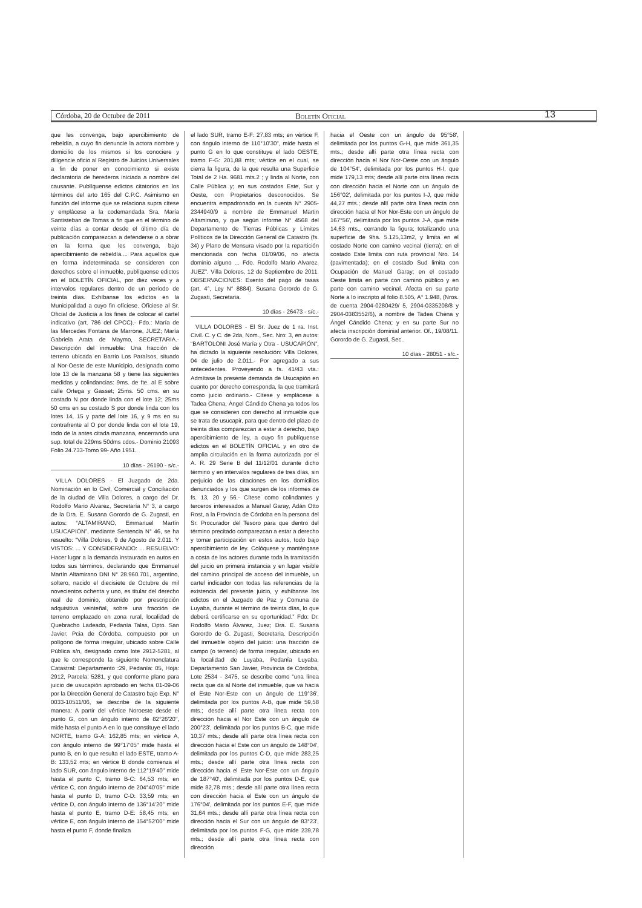Córdoba, 20 de Octubre de 2011 Boletín Oficial 13
que les convenga, bajo apercibimiento de rebeldía, a cuyo fin denuncie la actora nombre y domicilio de los mismos si los conociere y diligencie oficio al Registro de Juicios Universales a fin de poner en conocimiento si existe declaratoria de herederos iniciada a nombre del causante. Publíquense edictos citatorios en los términos del arto 165 del C.P.C. Asimismo en función del informe que se relaciona supra cítese y emplácese a la codemandada Sra. María Santisteban de Tomas a fin que en el término de veinte días a contar desde el último día de publicación comparezcan a defenderse o a obrar en la forma que les convenga, bajo apercibimiento de rebeldía.... Para aquellos que en forma indeterminada se consideren con derechos sobre el inmueble, publíquense edictos en el BOLETÍN OFICIAL, por diez veces y a intervalos regulares dentro de un período de treinta días. Exhíbanse los edictos en la Municipalidad a cuyo fin ofíciese. Ofíciese al Sr. Oficial de Justicia a los fines de colocar el cartel indicativo (art. 786 del CPCC).- Fdo.: María de las Mercedes Fontana de Marrone, JUEZ; María Gabriela Arata de Maymo, SECRETARIA.- Descripción del inmueble: Una fracción de terreno ubicada en Barrio Los Paraísos, situado al Nor-Oeste de este Municipio, designada como lote 13 de la manzana 58 y tiene las siguientes medidas y colindancias: 9ms. de fte. al E sobre calle Ortega y Gasset; 25ms. 50 cms. en su costado N por donde linda con el lote 12; 25ms 50 cms en su costado S por donde linda con los lotes 14, 15 y parte del lote 16, y 9 ms en su contrafrente al O por donde linda con el lote 19, todo de la antes citada manzana, encerrando una sup. total de 229ms 50dms cdos.- Dominio 21093 Folio 24.733-Tomo 99- Año 1951.
10 días - 26190 - s/c.-
VILLA DOLORES - El Juzgado de 2da. Nominación en lo Civil, Comercial y Conciliación de la ciudad de Villa Dolores, a cargo del Dr. Rodolfo Mario Alvarez, Secretaría N° 3, a cargo de la Dra. E. Susana Gorordo de G. Zugasti, en autos: “ALTAMIRANO, Emmanuel Martín USUCAPIÓN”, mediante Sentencia N° 46, se ha resuelto: “Villa Dolores, 9 de Agosto de 2.011. Y VISTOS: ... Y CONSIDERANDO: ... RESUELVO: Hacer lugar a la demanda instaurada en autos en todos sus términos, declarando que Emmanuel Martín Altamirano DNI N° 28.960.701, argentino, soltero, nacido el diecisiete de Octubre de mil novecientos ochenta y uno, es titular del derecho real de dominio, obtenido por prescripción adquisitiva veinteñal, sobre una fracción de terreno emplazado en zona rural, localidad de Quebracho Ladeado, Pedanía Talas, Dpto. San Javier, Pcia de Córdoba, compuesto por un polígono de forma irregular, ubicado sobre Calle Pública s/n, designado como lote 2912-5281, al que le corresponde la siguiente Nomenclatura Catastral: Departamento :29, Pedanía: 05, Hoja: 2912, Parcela: 5281, y que conforme plano para juicio de usucapión aprobado en fecha 01-09-06 por la Dirección General de Catastro bajo Exp. N° 0033-10511/06, se describe de la siguiente manera: A partir del vértice Noroeste desde el punto G, con un ángulo interno de 82°26'20", mide hasta el punto A en lo que constituye el lado NORTE, tramo G-A: 162,85 mts; en vértice A, con ángulo interno de 99°17'05" mide hasta el punto B, en lo que resulta el lado ESTE, tramo A-B: 133,52 mts; en vértice B donde comienza el lado SUR, con ángulo interno de 112°19'40" mide hasta el punto C, tramo B-C: 64,53 mts; en vértice C, con ángulo interno de 204°40'05" mide hasta el punto D, tramo C-D: 33,59 mts; en vértice D, con ángulo interno de 136°14'20" mide hasta el punto E, tramo D-E: 58,45 mts; en vértice E, con ángulo interno de 154°52'00" mide hasta el punto F, donde finaliza
el lado SUR, tramo E-F: 27,83 mts; en vértice F, con ángulo interno de 110°10'30", mide hasta el punto G en lo que constituye el lado OESTE, tramo F-G: 201,88 mts; vértice en el cual, se cierra la figura, de la que resulta una Superficie Total de 2 Ha. 9681 mts.2 ; y linda al Norte, con Calle Pública y; en sus costados Este, Sur y Oeste, con Propietarios desconocidos. Se encuentra empadronado en la cuenta N° 2905-2344940/9 a nombre de Emmanuel Martin Altamirano, y que según informe N° 4568 del Departamento de Tierras Públicas y Límites Políticos de la Dirección General de Catastro (fs. 34) y Plano de Mensura visado por la repartición mencionada con fecha 01/09/06, no afecta dominio alguno ... Fdo. Rodolfo Mario Alvarez. JUEZ”. Villa Dolores, 12 de Septiembre de 2011. OBSERVACIONES: Exento del pago de tasas (art. 4°, Ley N° 8884). Susana Gorordo de G. Zugasti, Secretaria.
10 días - 26473 - s/c.-
VILLA DOLORES - El Sr. Juez de 1 ra. Inst. Civil. C. y C. de 2da, Nom., Sec. Nro: 3, en autos: “BARTOLONI José María y Otra - USUCAPIÓN”, ha dictado la siguiente resolución: Villa Dolores, 04 de julio de 2.011.- Por agregado a sus antecedentes. Proveyendo a fs. 41/43 vta.: Admítase la presente demanda de Usucapión en cuanto por derecho corresponda, la que tramitará como juicio ordinario.- Cítese y emplácese a Tadea Chena, Ángel Cándido Chena ya todos los que se consideren con derecho al inmueble que se trata de usucapir, para que dentro del plazo de treinta días comparezcan a estar a derecho, bajo apercibimiento de ley, a cuyo fin publíquense edictos en el BOLETÍN OFICIAL y en otro de amplia circulación en la forma autorizada por el A. R. 29 Serie B del 11/12/01 durante dicho término y en intervalos regulares de tres días, sin perjuicio de las citaciones en los domicilios denunciados y los que surgen de los informes de fs. 13, 20 y 56.- Cítese como colindantes y terceros interesados a Manuel Garay, Adán Otto Rost, a la Provincia de Córdoba en la persona del Sr. Procurador del Tesoro para que dentro del término precitado comparezcan a estar a derecho y tomar participación en estos autos, todo bajo apercibimiento de ley. Colóquese y manténgase a costa de los actores durante toda la tramitación del juicio en primera instancia y en lugar visible del camino principal de acceso del inmueble, un cartel indicador con todas las referencias de la existencia del presente juicio, y exhíbanse los edictos en el Juzgado de Paz y Comuna de Luyaba, durante el término de treinta días, lo que deberá certificarse en su oportunidad.” Fdo: Dr. Rodolfo Mario Álvarez, Juez; Dra. E. Susana Gorordo de G. Zugasti, Secretaria. Descripción del inmueble objeto del juicio: una fracción de campo (o terreno) de forma irregular, ubicado en la localidad de Luyaba, Pedanía Luyaba, Departamento San Javier, Provincia de Córdoba, Lote 2534 - 3475, se describe como “una línea recta que da al Norte del inmueble, que va hacia el Este Nor-Este con un ángulo de 119°36', delimitada por los puntos A-B, que mide 59,58 mts.; desde allí parte otra línea recta con dirección hacia el Nor Este con un ángulo de 200°23', delimitada por los puntos B-C, que mide 10,37 mts.; desde allí parte otra línea recta con dirección hacia el Este con un ángulo de 148°04', delimitada por los puntos C-D, que mide 283,25 mts.; desde allí parte otra línea recta con dirección hacia el Este Nor-Este con un ángulo de 187°40', delimitada por los puntos D-E, que mide 82,78 mts.; desde allí parte otra línea recta con dirección hacia el Este con un ángulo de 176°04', delimitada por los puntos E-F, que mide 31,64 mts.; desde allí parte otra línea recta con dirección hacia el Sur con un ángulo de 83°23', delimitada por los puntos F-G, que mide 239,78 mts.; desde allí parte otra línea recta con dirección
hacia el Oeste con un ángulo de 95°58', delimitada por los puntos G-H, que mide 361,35 mts.; desde allí parte otra línea recta con dirección hacia el Nor Nor-Oeste con un ángulo de 104°54', delimitada por los puntos H-I, que mide 179,13 mts; desde allí parte otra línea recta con dirección hacia el Norte con un ángulo de 156°02', delimitada por los puntos I-J, que mide 44,27 mts.; desde allí parte otra línea recta con dirección hacia el Nor Nor-Este con un ángulo de 167°56', delimitada por los puntos J-A, que mide 14,63 mts., cerrando la figura; totalizando una superficie de 9ha. 5.125,13m2, y limita en el costado Norte con camino vecinal (tierra); en el costado Este limita con ruta provincial Nro. 14 (pavimentada); en el costado Sud limita con Ocupación de Manuel Garay; en el costado Oeste limita en parte con camino público y en parte con camino vecinal. Afecta en su parte Norte a lo inscripto al folio 8.505, A° 1.948, (Nros. de cuenta 2904-0280429/ 5, 2904-0335208/8 y 2904-0383552/6), a nombre de Tadea Chena y Ángel Cándido Chena; y en su parte Sur no afecta inscripción dominial anterior. Of., 19/08/11. Gorordo de G. Zugasti, Sec..
10 días - 28051 - s/c.-